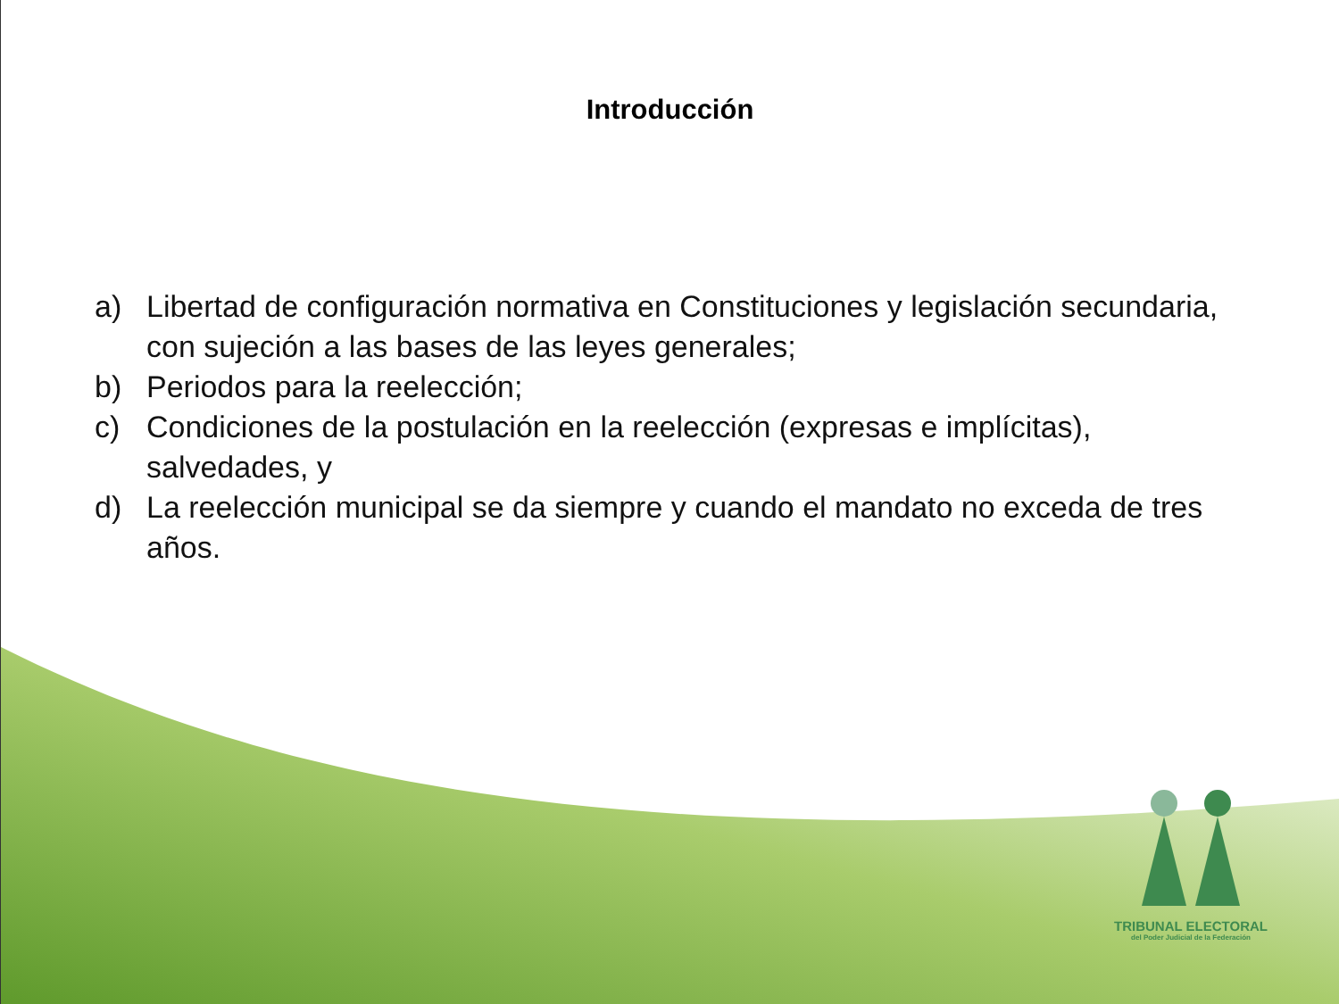Introducción
a) Libertad de configuración normativa en Constituciones y legislación secundaria, con sujeción a las bases de las leyes generales;
b) Periodos para la reelección;
c) Condiciones de la postulación en la reelección (expresas e implícitas), salvedades, y
d) La reelección municipal se da siempre y cuando el mandato no exceda de tres años.
TRIBUNAL ELECTORAL
del Poder Judicial de la Federación